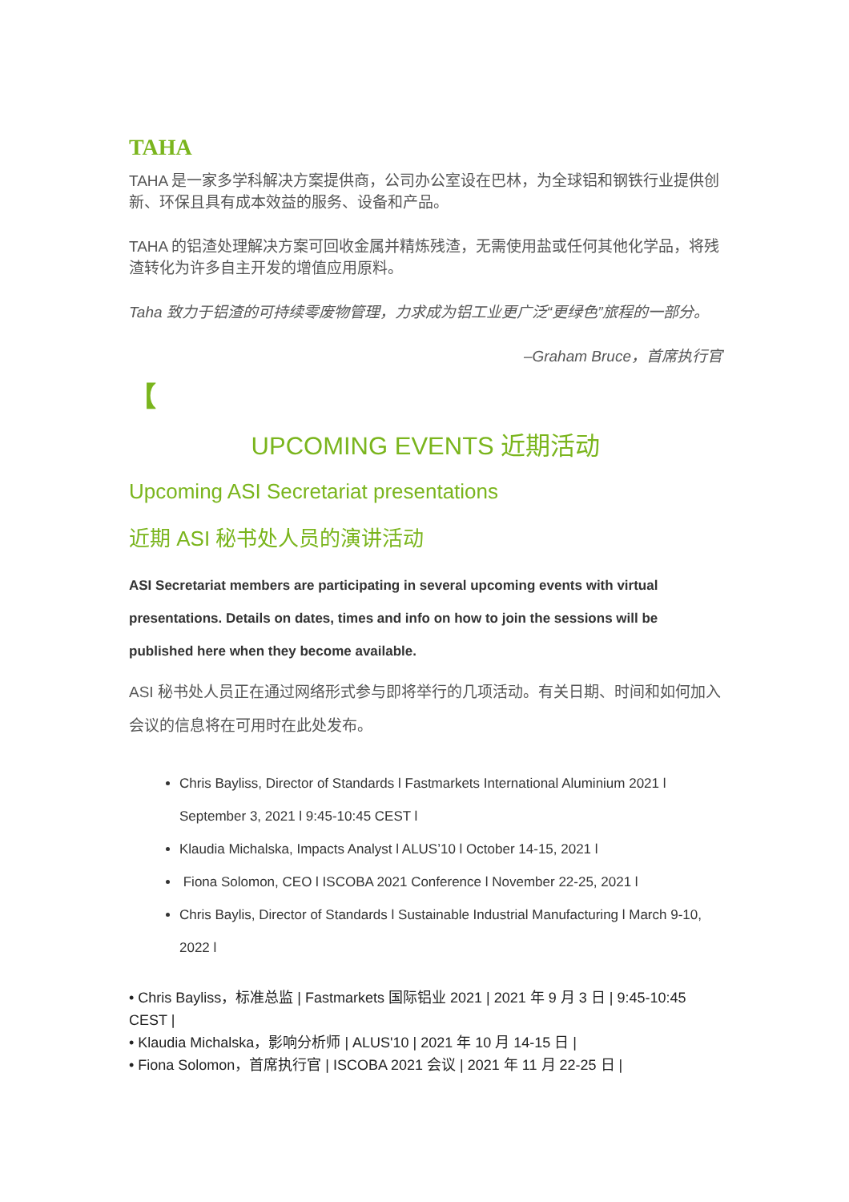TAHA
TAHA 是一家多学科解决方案提供商，公司办公室设在巴林，为全球铝和钢铁行业提供创新、环保且具有成本效益的服务、设备和产品。
TAHA 的铝渣处理解决方案可回收金属并精炼残渣，无需使用盐或任何其他化学品，将残渣转化为许多自主开发的增值应用原料。
Taha 致力于铝渣的可持续零废物管理，力求成为铝工业更广泛“更绿色”旅程的一部分。
–Graham Bruce，首席执行官
【
UPCOMING EVENTS 近期活动
Upcoming ASI Secretariat presentations
近期 ASI 秘书处人员的演讲活动
ASI Secretariat members are participating in several upcoming events with virtual presentations. Details on dates, times and info on how to join the sessions will be published here when they become available.
ASI 秘书处人员正在通过网络形式参与即将举行的几项活动。有关日期、时间和如何加入会议的信息将在可用时在此处发布。
Chris Bayliss, Director of Standards l Fastmarkets International Aluminium 2021 l September 3, 2021 l 9:45-10:45 CEST l
Klaudia Michalska, Impacts Analyst l ALUS’10 l October 14-15, 2021 l
Fiona Solomon, CEO l ISCOBA 2021 Conference l November 22-25, 2021 l
Chris Baylis, Director of Standards l Sustainable Industrial Manufacturing l March 9-10, 2022 l
• Chris Bayliss，标准总监 | Fastmarkets 国际铝业 2021 | 2021 年 9 月 3 日 | 9:45-10:45 CEST |
• Klaudia Michalska，影响分析师 | ALUS'10 | 2021 年 10 月 14-15 日 |
• Fiona Solomon，首席执行官 | ISCOBA 2021 会议 | 2021 年 11 月 22-25 日 |